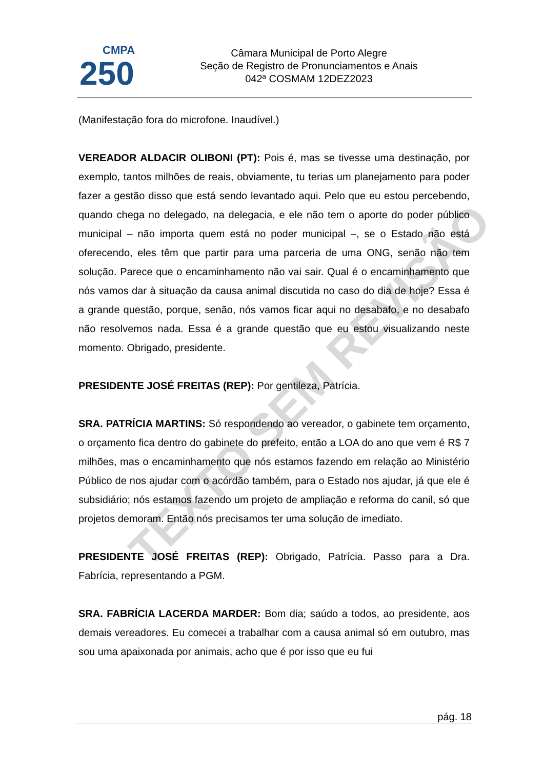TEXTO SEM REVISÃO
CMPA
250
Câmara Municipal de Porto Alegre
Seção de Registro de Pronunciamentos e Anais
042ª COSMAM 12DEZ2023
(Manifestação fora do microfone. Inaudível.)
VEREADOR ALDACIR OLIBONI (PT): Pois é, mas se tivesse uma destinação, por exemplo, tantos milhões de reais, obviamente, tu terias um planejamento para poder fazer a gestão disso que está sendo levantado aqui. Pelo que eu estou percebendo, quando chega no delegado, na delegacia, e ele não tem o aporte do poder público municipal – não importa quem está no poder municipal –, se o Estado não está oferecendo, eles têm que partir para uma parceria de uma ONG, senão não tem solução. Parece que o encaminhamento não vai sair. Qual é o encaminhamento que nós vamos dar à situação da causa animal discutida no caso do dia de hoje? Essa é a grande questão, porque, senão, nós vamos ficar aqui no desabafo, e no desabafo não resolvemos nada. Essa é a grande questão que eu estou visualizando neste momento. Obrigado, presidente.
PRESIDENTE JOSÉ FREITAS (REP): Por gentileza, Patrícia.
SRA. PATRÍCIA MARTINS: Só respondendo ao vereador, o gabinete tem orçamento, o orçamento fica dentro do gabinete do prefeito, então a LOA do ano que vem é R$ 7 milhões, mas o encaminhamento que nós estamos fazendo em relação ao Ministério Público de nos ajudar com o acórdão também, para o Estado nos ajudar, já que ele é subsidiário; nós estamos fazendo um projeto de ampliação e reforma do canil, só que projetos demoram. Então nós precisamos ter uma solução de imediato.
PRESIDENTE JOSÉ FREITAS (REP): Obrigado, Patrícia. Passo para a Dra. Fabrícia, representando a PGM.
SRA. FABRÍCIA LACERDA MARDER: Bom dia; saúdo a todos, ao presidente, aos demais vereadores. Eu comecei a trabalhar com a causa animal só em outubro, mas sou uma apaixonada por animais, acho que é por isso que eu fui
pág. 18